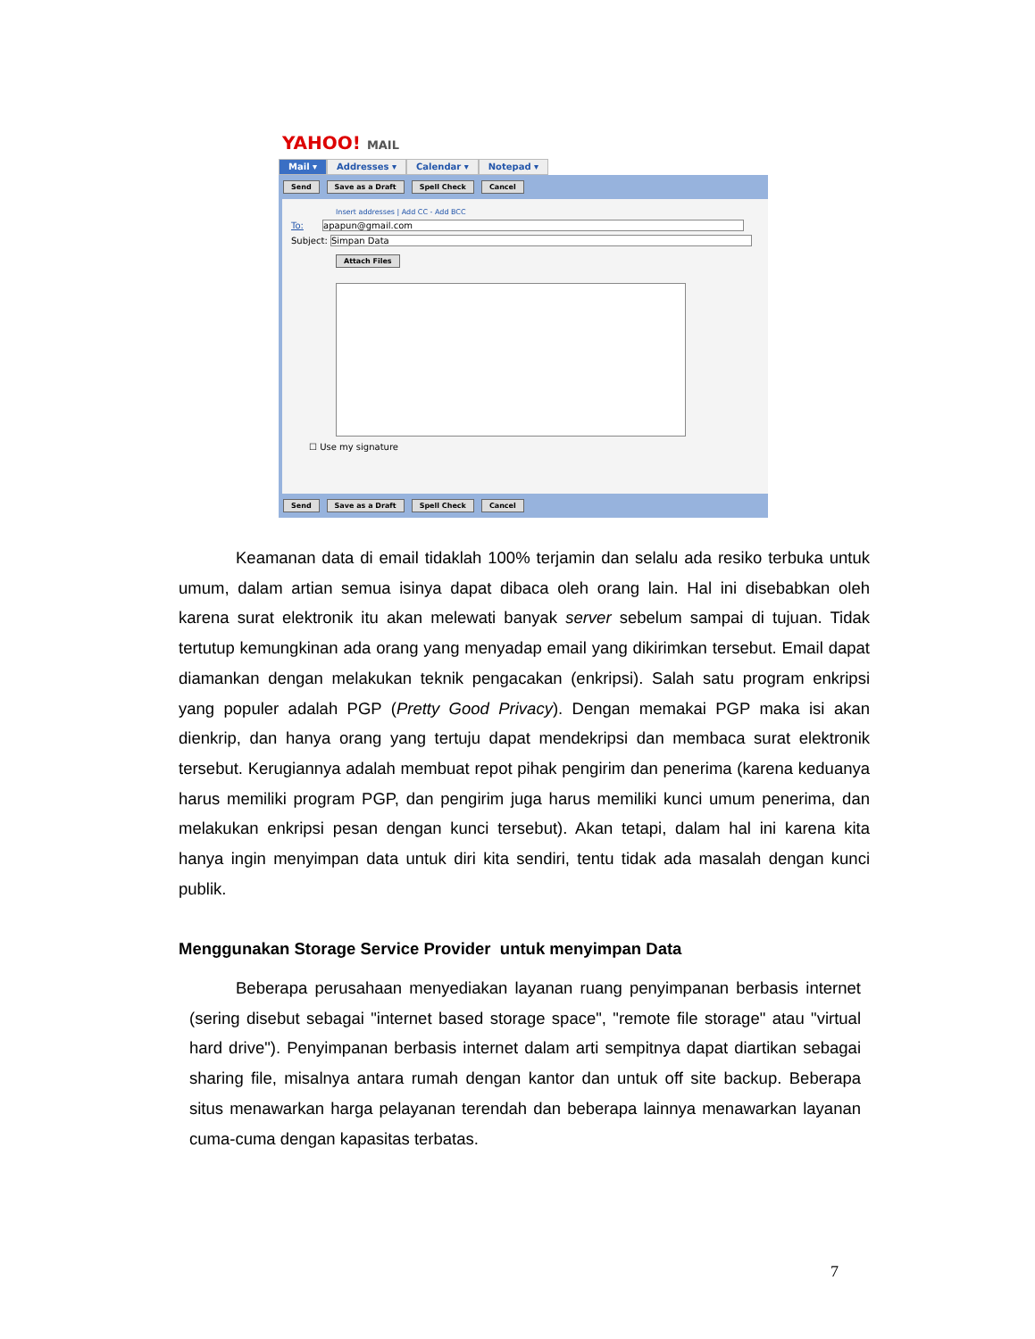YAHOO! MAIL
Mail ▾ Addresses ▾ Calendar ▾ Notepad ▾
Send Save as a Draft Spell Check Cancel
Insert addresses | Add CC - Add BCC
To: apapun@gmail.com
Subject: Simpan Data
Attach Files
☐ Use my signature
Send Save as a Draft Spell Check Cancel
Keamanan data di email tidaklah 100% terjamin dan selalu ada resiko terbuka untuk umum, dalam artian semua isinya dapat dibaca oleh orang lain. Hal ini disebabkan oleh karena surat elektronik itu akan melewati banyak server sebelum sampai di tujuan. Tidak tertutup kemungkinan ada orang yang menyadap email yang dikirimkan tersebut. Email dapat diamankan dengan melakukan teknik pengacakan (enkripsi). Salah satu program enkripsi yang populer adalah PGP (Pretty Good Privacy). Dengan memakai PGP maka isi akan dienkrip, dan hanya orang yang tertuju dapat mendekripsi dan membaca surat elektronik tersebut. Kerugiannya adalah membuat repot pihak pengirim dan penerima (karena keduanya harus memiliki program PGP, dan pengirim juga harus memiliki kunci umum penerima, dan melakukan enkripsi pesan dengan kunci tersebut). Akan tetapi, dalam hal ini karena kita hanya ingin menyimpan data untuk diri kita sendiri, tentu tidak ada masalah dengan kunci publik.
Menggunakan Storage Service Provider untuk menyimpan Data
Beberapa perusahaan menyediakan layanan ruang penyimpanan berbasis internet (sering disebut sebagai "internet based storage space", "remote file storage" atau "virtual hard drive"). Penyimpanan berbasis internet dalam arti sempitnya dapat diartikan sebagai sharing file, misalnya antara rumah dengan kantor dan untuk off site backup. Beberapa situs menawarkan harga pelayanan terendah dan beberapa lainnya menawarkan layanan cuma-cuma dengan kapasitas terbatas.
7